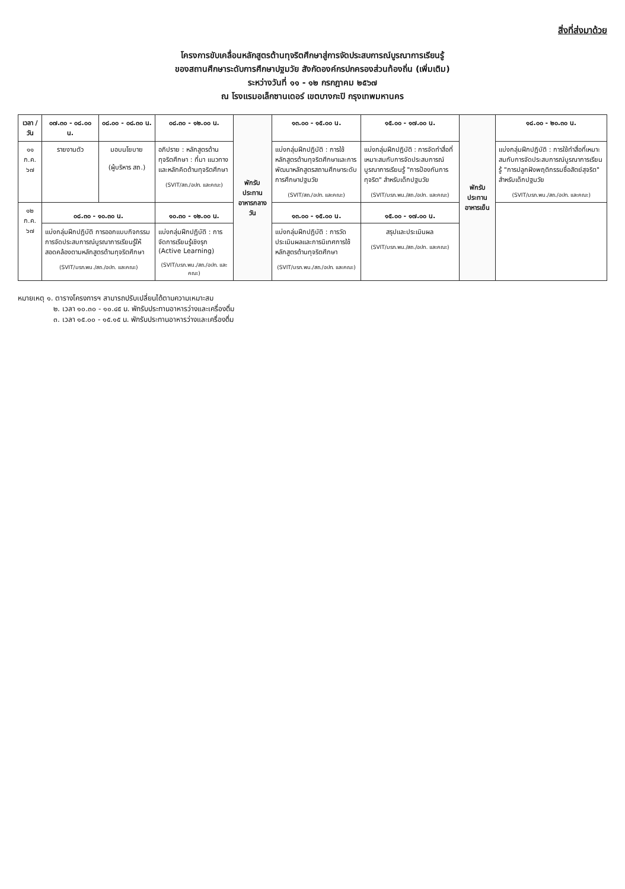สิ่งที่ส่งมาด้วย
โครงการขับเคลื่อนหลักสูตรต้านทุจริตศึกษาสู่การจัดประสบการณ์บูรณาการเรียนรู้
ของสถานศึกษาระดับการศึกษาปฐมวัย สังกัดองค์กรปกครองส่วนท้องถิ่น (เพิ่มเติม)
ระหว่างวันที่ ๑๑ - ๑๒ กรกฎาคม ๒๕๖๗
ณ โรงแรมอเล็กซานเดอร์ เขตบางกะปิ กรุงเทพมหานคร
| เวลา / วัน | ๐๗.๓๐ - ๐๘.๐๐ น. | ๐๘.๐๐ - ๐๘.๓๐ น. | ๐๘.๓๐ - ๑๒.๐๐ น. | พักรับประทานอาหารกลางวัน | ๑๓.๐๐ - ๑๕.๐๐ น. | ๑๕.๐๐ - ๑๗.๐๐ น. | พักรับประทานอาหารเย็น | ๑๘.๐๐ - ๒๐.๓๐ น. |
| --- | --- | --- | --- | --- | --- | --- | --- | --- |
| ๑๑ ก.ค. ๖๗ | รายงานตัว | มอบนโยบาย (ผู้บริหาร สถ.) | อภิปราย : หลักสูตรต้านทุจริตศึกษา : ที่มา แนวทาง และหลักคิดต้านทุจริตศึกษา (SVIT/สถ./อปท. และคณะ) | | แบ่งกลุ่มฝึกปฏิบัติ : การใช้หลักสูตรต้านทุจริตศึกษาและการพัฒนาหลักสูตรสถานศึกษาระดับการศึกษาปฐมวัย (SVIT/สถ./อปท. และคณะ) | แบ่งกลุ่มฝึกปฏิบัติ : การจัดทำสื่อที่เหมาะสมกับการจัดประสบการณ์บูรณาการเรียนรู้ "การป้องกันการทุจริต" สำหรับเด็กปฐมวัย (SVIT/มรภ.พน./สถ./อปท. และคณะ) | | แบ่งกลุ่มฝึกปฏิบัติ : การใช้ทำสื่อที่เหมาะสมกับการจัดประสบการณ์บูรณาการเรียนรู้ "การปลูกฝังพฤติกรรมซื่อสัตย์สุจริต" สำหรับเด็กปฐมวัย (SVIT/มรภ.พน./สถ./อปท. และคณะ) |
| ๑๒ ก.ค. ๖๗ | ๐๘.๓๐ - ๑๐.๓๐ น. แบ่งกลุ่มฝึกปฏิบัติ การออกแบบกิจกรรมการจัดประสบการณ์บูรณาการเรียนรู้ให้สอดคล้องตามหลักสูตรต้านทุจริตศึกษา (SVIT/มรภ.พน./สถ./อปท. และคณะ) | | ๑๐.๓๐ - ๑๒.๐๐ น. แบ่งกลุ่มฝึกปฏิบัติ : การจัดการเรียนรู้เชิงรุก (Active Learning) (SVIT/มรภ.พน./สถ./อปท. และคณะ) | | ๑๓.๐๐ - ๑๕.๐๐ น. แบ่งกลุ่มฝึกปฏิบัติ : การวัดประเมินผลและการนิเทศการใช้หลักสูตรต้านทุจริตศึกษา (SVIT/มรภ.พน./สถ./อปท. และคณะ) | ๑๕.๐๐ - ๑๗.๐๐ น. สรุปและประเมินผล (SVIT/มรภ.พน./สถ./อปท. และคณะ) | | |
หมายเหตุ ๑. ตารางโครงการฯ สามารถปรับเปลี่ยนได้ตามความเหมาะสม
๒. เวลา ๑๐.๓๐ - ๑๐.๔๕ น. พักรับประทานอาหารว่างและเครื่องดื่ม
๓. เวลา ๑๕.๐๐ - ๑๕.๑๕ น. พักรับประทานอาหารว่างและเครื่องดื่ม